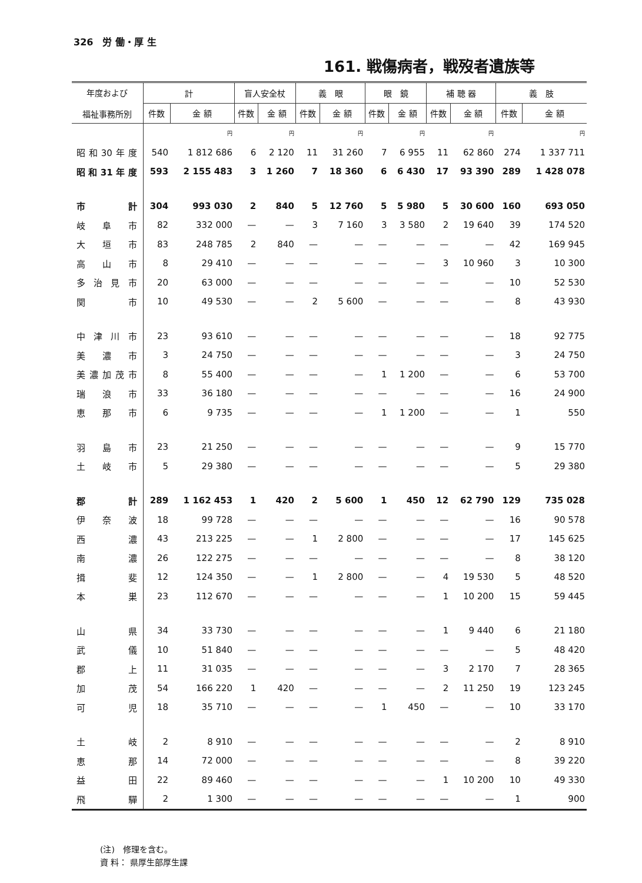326　労 働・厚 生
161. 戦傷病者，戦歿者遺族等
| 年度および 福祉事務所別 | 計 | | 盲人安全杖 | | 義 眼 | | 眼 鏡 | | 補 聴 器 | | 義 肢 | |
| --- | --- | --- | --- | --- | --- | --- | --- | --- | --- | --- | --- | --- |
| | 件数 | 金 額 | 件数 | 金 額 | 件数 | 金 額 | 件数 | 金 額 | 件数 | 金 額 | 件数 | 金 額 |
| | | 円 | | 円 | | 円 | | 円 | | 円 | | 円 |
| 昭和30年度 | 540 | 1 812 686 | 6 | 2 120 | 11 | 31 260 | 7 | 6 955 | 11 | 62 860 | 274 | 1 337 711 |
| 昭和31年度 | 593 | 2 155 483 | 3 | 1 260 | 7 | 18 360 | 6 | 6 430 | 17 | 93 390 | 289 | 1 428 078 |
| 市計 | 304 | 993 030 | 2 | 840 | 5 | 12 760 | 5 | 5 980 | 5 | 30 600 | 160 | 693 050 |
| 岐阜市 | 82 | 332 000 | — | — | 3 | 7 160 | 3 | 3 580 | 2 | 19 640 | 39 | 174 520 |
| 大垣市 | 83 | 248 785 | 2 | 840 | — | — | — | — | — | — | 42 | 169 945 |
| 高山市 | 8 | 29 410 | — | — | — | — | — | — | 3 | 10 960 | 3 | 10 300 |
| 多治見市 | 20 | 63 000 | — | — | — | — | — | — | — | — | 10 | 52 530 |
| 関 市 | 10 | 49 530 | — | — | 2 | 5 600 | — | — | — | — | 8 | 43 930 |
| 中津川市 | 23 | 93 610 | — | — | — | — | — | — | — | — | 18 | 92 775 |
| 美濃市 | 3 | 24 750 | — | — | — | — | — | — | — | — | 3 | 24 750 |
| 美濃加茂市 | 8 | 55 400 | — | — | — | — | 1 | 1 200 | — | — | 6 | 53 700 |
| 瑞浪市 | 33 | 36 180 | — | — | — | — | — | — | — | — | 16 | 24 900 |
| 恵那市 | 6 | 9 735 | — | — | — | — | 1 | 1 200 | — | — | 1 | 550 |
| 羽島市 | 23 | 21 250 | — | — | — | — | — | — | — | — | 9 | 15 770 |
| 土岐市 | 5 | 29 380 | — | — | — | — | — | — | — | — | 5 | 29 380 |
| 郡計 | 289 | 1 162 453 | 1 | 420 | 2 | 5 600 | 1 | 450 | 12 | 62 790 | 129 | 735 028 |
| 伊奈波 | 18 | 99 728 | — | — | — | — | — | — | — | — | 16 | 90 578 |
| 西濃 | 43 | 213 225 | — | — | 1 | 2 800 | — | — | — | — | 17 | 145 625 |
| 南濃 | 26 | 122 275 | — | — | — | — | — | — | — | — | 8 | 38 120 |
| 揖斐 | 12 | 124 350 | — | — | 1 | 2 800 | — | — | 4 | 19 530 | 5 | 48 520 |
| 本巣 | 23 | 112 670 | — | — | — | — | — | — | 1 | 10 200 | 15 | 59 445 |
| 山県 | 34 | 33 730 | — | — | — | — | — | — | 1 | 9 440 | 6 | 21 180 |
| 武儀 | 10 | 51 840 | — | — | — | — | — | — | — | — | 5 | 48 420 |
| 郡上 | 11 | 31 035 | — | — | — | — | — | — | 3 | 2 170 | 7 | 28 365 |
| 加茂 | 54 | 166 220 | 1 | 420 | — | — | — | — | 2 | 11 250 | 19 | 123 245 |
| 可児 | 18 | 35 710 | — | — | — | — | 1 | 450 | — | — | 10 | 33 170 |
| 土岐 | 2 | 8 910 | — | — | — | — | — | — | — | — | 2 | 8 910 |
| 恵那 | 14 | 72 000 | — | — | — | — | — | — | — | — | 8 | 39 220 |
| 益田 | 22 | 89 460 | — | — | — | — | — | — | 1 | 10 200 | 10 | 49 330 |
| 飛驒 | 2 | 1 300 | — | — | — | — | — | — | — | — | 1 | 900 |
(注)　修理を含む。
資 料： 県厚生部厚生課